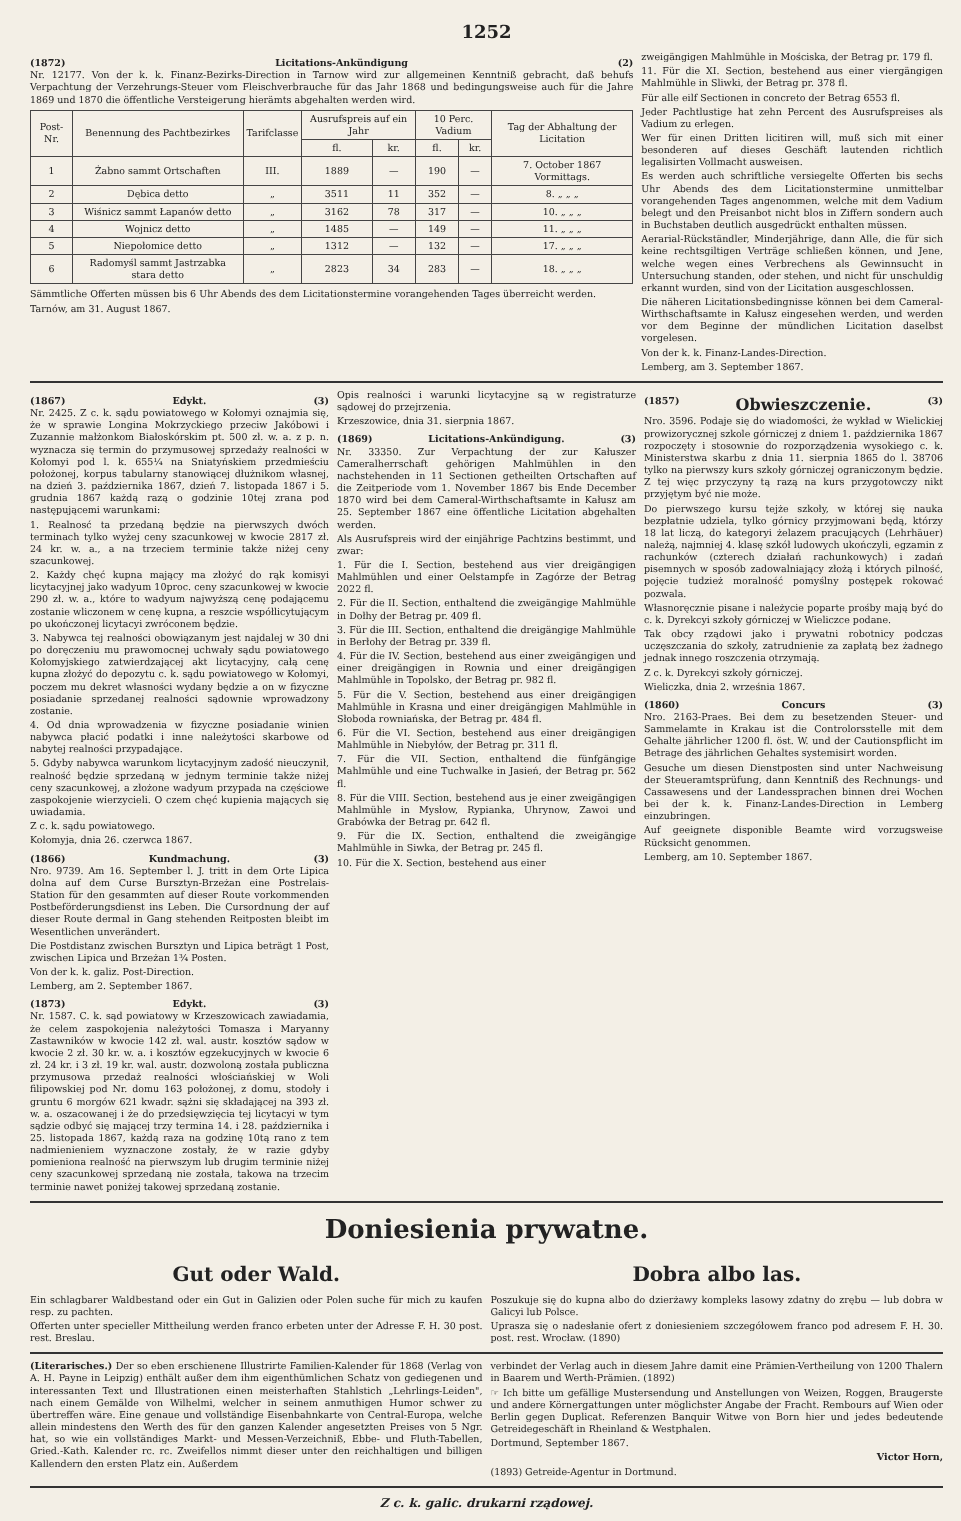1252
(1872) Licitations-Ankündigung (2)
Nr. 12177. Von der k. k. Finanz-Bezirks-Direction in Tarnow wird zur allgemeinen Kenntniß gebracht, daß behufs Verpachtung der Verzehrungs-Steuer vom Fleischverbrauche für das Jahr 1868 und bedingungsweise auch für die Jahre 1869 und 1870 die öffentliche Versteigerung hierämts abgehalten werden wird.
| Post-Nr. | Benennung des Pachtbezirkes | Tarifclasse | Ausrufspreis auf ein Jahr | | 10 Perc. Vadium | | Tag der Abhaltung der Licitation |
| --- | --- | --- | --- | --- | --- | --- | --- |
| | | | fl. | kr. | fl. | kr. | |
| 1 | Żabno sammt Ortschaften | III. | 1889 | — | 190 | — | 7. October 1867 Vormittags. |
| 2 | Dębica detto | „ | 3511 | 11 | 352 | — | 8. „ „ „ |
| 3 | Wiśnicz sammt Łapanów detto | „ | 3162 | 78 | 317 | — | 10. „ „ „ |
| 4 | Wojnicz detto | „ | 1485 | — | 149 | — | 11. „ „ „ |
| 5 | Niepołomice detto | „ | 1312 | — | 132 | — | 17. „ „ „ |
| 6 | Radomyśl sammt Jastrzabka stara detto | „ | 2823 | 34 | 283 | — | 18. „ „ „ |
Sämmtliche Offerten müssen bis 6 Uhr Abends des dem Licitationstermine vorangehenden Tages überreicht werden.
Tarnów, am 31. August 1867.
zweigängigen Mahlmühle in Mościska, der Betrag pr. 179 fl.
11. Für die XI. Section, bestehend aus einer viergängigen Mahlmühle in Sliwki, der Betrag pr. 378 fl.
Für alle eilf Sectionen in concreto der Betrag 6553 fl.
Jeder Pachtlustige hat zehn Percent des Ausrufspreises als Vadium zu erlegen.
Wer für einen Dritten licitiren will, muß sich mit einer besonderen auf dieses Geschäft lautenden richtlich legalisirten Vollmacht ausweisen.
Es werden auch schriftliche versiegelte Offerten bis sechs Uhr Abends des dem Licitationstermine unmittelbar vorangehenden Tages angenommen, welche mit dem Vadium belegt und den Preisanbot nicht blos in Ziffern sondern auch in Buchstaben deutlich ausgedrückt enthalten müssen.
Aerarial-Rückständler, Minderjährige, dann Alle, die für sich keine rechtsgiltigen Verträge schließen können, und Jene, welche wegen eines Verbrechens als Gewinnsucht in Untersuchung standen, oder stehen, und nicht für unschuldig erkannt wurden, sind von der Licitation ausgeschlossen.
Die näheren Licitationsbedingnisse können bei dem Cameral-Wirthschaftsamte in Kałusz eingesehen werden, und werden vor dem Beginne der mündlichen Licitation daselbst vorgelesen.
Von der k. k. Finanz-Landes-Direction.
Lemberg, am 3. September 1867.
(1867) Edykt. (3)
Nr. 2425. Z c. k. sądu powiatowego w Kołomyi oznajmia się, że w sprawie Longina Mokrzyckiego przeciw Jakóbowi i Zuzannie małżonkom Białoskórskim pt. 500 zł. w. a. z p. n. wyznacza się termin do przymusowej sprzedaży realności w Kołomyi pod l. k. 655¼ na Sniatyńskiem przedmieściu położonej, korpus tabularny stanowiącej dłużnikom własnej, na dzień 3. października 1867, dzień 7. listopada 1867 i 5. grudnia 1867 każdą razą o godzinie 10tej zrana pod następującemi warunkami:
1. Realnosć ta przedaną będzie na pierwszych dwóch terminach tylko wyżej ceny szacunkowej w kwocie 2817 zł. 24 kr. w. a., a na trzeciem terminie także niżej ceny szacunkowej.
2. Każdy chęć kupna mający ma złożyć do rąk komisyi licytacyjnej jako wadyum 10proc. ceny szacunkowej w kwocie 290 zł. w. a., które to wadyum najwyższą cenę podającemu zostanie wliczonem w cenę kupna, a reszcie współlicytującym po ukończonej licytacyi zwróconem będzie.
3. Nabywca tej realności obowiązanym jest najdalej w 30 dni po doręczeniu mu prawomocnej uchwały sądu powiatowego Kołomyjskiego zatwierdzającej akt licytacyjny, całą cenę kupna złożyć do depozytu c. k. sądu powiatowego w Kołomyi, poczem mu dekret własności wydany będzie a on w fizyczne posiadanie sprzedanej realności sądownie wprowadzony zostanie.
4. Od dnia wprowadzenia w fizyczne posiadanie winien nabywca płacić podatki i inne należytości skarbowe od nabytej realności przypadające.
5. Gdyby nabywca warunkom licytacyjnym zadość nieuczynił, realność będzie sprzedaną w jednym terminie także niżej ceny szacunkowej, a złożone wadyum przypada na częściowe zaspokojenie wierzycieli. O czem chęć kupienia mających się uwiadamia.
Z c. k. sądu powiatowego.
Kołomyja, dnia 26. czerwca 1867.
(1866) Kundmachung. (3)
Nro. 9739. Am 16. September l. J. tritt in dem Orte Lipica dolna auf dem Curse Bursztyn-Brzeżan eine Postrelais-Station für den gesammten auf dieser Route vorkommenden Postbeförderungsdienst ins Leben. Die Cursordnung der auf dieser Route dermal in Gang stehenden Reitposten bleibt im Wesentlichen unverändert.
Die Postdistanz zwischen Bursztyn und Lipica beträgt 1 Post, zwischen Lipica und Brzeżan 1¾ Posten.
Von der k. k. galiz. Post-Direction.
Lemberg, am 2. September 1867.
(1873) Edykt. (3)
Nr. 1587. C. k. sąd powiatowy w Krzeszowicach zawiadamia, że celem zaspokojenia należytości Tomasza i Maryanny Zastawników w kwocie 142 zł. wal. austr. kosztów sądow w kwocie 2 zł. 30 kr. w. a. i kosztów egzekucyjnych w kwocie 6 zł. 24 kr. i 3 zł. 19 kr. wal. austr. dozwoloną została publiczna przymusowa przedaż realności włościańskiej w Woli filipowskiej pod Nr. domu 163 położonej, z domu, stodoły i gruntu 6 morgów 621 kwadr. sążni się składającej na 393 zł. w. a. oszacowanej i że do przedsięwzięcia tej licytacyi w tym sądzie odbyć się mającej trzy termina 14. i 28. października i 25. listopada 1867, każdą raza na godzinę 10tą rano z tem nadmienieniem wyznaczone zostały, że w razie gdyby pomieniona realność na pierwszym lub drugim terminie niżej ceny szacunkowej sprzedaną nie została, takowa na trzecim terminie nawet poniżej takowej sprzedaną zostanie.
Opis realności i warunki licytacyjne są w registraturze sądowej do przejrzenia.
Krzeszowice, dnia 31. sierpnia 1867.
(1869) Licitations-Ankündigung. (3)
Nr. 33350. Zur Verpachtung der zur Kałuszer Cameralherrschaft gehörigen Mahlmühlen in den nachstehenden in 11 Sectionen getheilten Ortschaften auf die Zeitperiode vom 1. November 1867 bis Ende December 1870 wird bei dem Cameral-Wirthschaftsamte in Kałusz am 25. September 1867 eine öffentliche Licitation abgehalten werden.
Als Ausrufspreis wird der einjährige Pachtzins bestimmt, und zwar:
1. Für die I. Section, bestehend aus vier dreigängigen Mahlmühlen und einer Oelstampfe in Zagórze der Betrag 2022 fl.
2. Für die II. Section, enthaltend die zweigängige Mahlmühle in Dołhy der Betrag pr. 409 fl.
3. Für die III. Section, enthaltend die dreigängige Mahlmühle in Berłohy der Betrag pr. 339 fl.
4. Für die IV. Section, bestehend aus einer zweigängigen und einer dreigängigen in Rownia und einer dreigängigen Mahlmühle in Topolsko, der Betrag pr. 982 fl.
5. Für die V. Section, bestehend aus einer dreigängigen Mahlmühle in Krasna und einer dreigängigen Mahlmühle in Słoboda rowniańska, der Betrag pr. 484 fl.
6. Für die VI. Section, bestehend aus einer dreigängigen Mahlmühle in Niebyłów, der Betrag pr. 311 fl.
7. Für die VII. Section, enthaltend die fünfgängige Mahlmühle und eine Tuchwalke in Jasień, der Betrag pr. 562 fl.
8. Für die VIII. Section, bestehend aus je einer zweigängigen Mahlmühle in Mysłow, Rypianka, Uhrynow, Zawoi und Grabówka der Betrag pr. 642 fl.
9. Für die IX. Section, enthaltend die zweigängige Mahlmühle in Siwka, der Betrag pr. 245 fl.
10. Für die X. Section, bestehend aus einer
(1857) Obwieszczenie. (3)
Nro. 3596. Podaje się do wiadomości, że wykład w Wielickiej prowizorycznej szkole górniczej z dniem 1. października 1867 rozpoczęty i stosownie do rozporządzenia wysokiego c. k. Ministerstwa skarbu z dnia 11. sierpnia 1865 do l. 38706 tylko na pierwszy kurs szkoły górniczej ograniczonym będzie. Z tej więc przyczyny tą razą na kurs przygotowczy nikt przyjętym być nie może.
Do pierwszego kursu tejże szkoły, w której się nauka bezpłatnie udziela, tylko górnicy przyjmowani będą, którzy 18 lat liczą, do kategoryi żelazem pracujących (Lehrhäuer) należą, najmniej 4. klasę szkół ludowych ukończyli, egzamin z rachunków (czterech działań rachunkowych) i zadań pisemnych w sposób zadowalniający złożą i których pilność, pojęcie tudzież moralność pomyślny postępek rokować pozwala.
Własnoręcznie pisane i należycie poparte prośby mają być do c. k. Dyrekcyi szkoły górniczej w Wieliczce podane.
Tak obcy rządowi jako i prywatni robotnicy podczas uczęszczania do szkoły, zatrudnienie za zapłatą bez żadnego jednak innego roszczenia otrzymają.
Z c. k. Dyrekcyi szkoły górniczej.
Wieliczka, dnia 2. września 1867.
(1860) Concurs (3)
Nro. 2163-Praes. Bei dem zu besetzenden Steuer- und Sammelamte in Krakau ist die Controlorsstelle mit dem Gehalte jährlicher 1200 fl. öst. W. und der Cautionspflicht im Betrage des jährlichen Gehaltes systemisirt worden.
Gesuche um diesen Dienstposten sind unter Nachweisung der Steueramtsprüfung, dann Kenntniß des Rechnungs- und Cassawesens und der Landessprachen binnen drei Wochen bei der k. k. Finanz-Landes-Direction in Lemberg einzubringen.
Auf geeignete disponible Beamte wird vorzugsweise Rücksicht genommen.
Lemberg, am 10. September 1867.
Doniesienia prywatne.
Gut oder Wald.
Ein schlagbarer Waldbestand oder ein Gut in Galizien oder Polen suche für mich zu kaufen resp. zu pachten.
Offerten unter specieller Mittheilung werden franco erbeten unter der Adresse F. H. 30 post. rest. Breslau.
Dobra albo las.
Poszukuje się do kupna albo do dzierżawy kompleks lasowy zdatny do zrębu — lub dobra w Galicyi lub Polsce.
Uprasza się o nadesłanie ofert z doniesieniem szczegółowem franco pod adresem F. H. 30. post. rest. Wrocław. (1890)
(Literarisches.) Der so eben erschienene Illustrirte Familien-Kalender für 1868 (Verlag von A. H. Payne in Leipzig) enthält außer dem ihm eigenthümlichen Schatz von gediegenen und interessanten Text und Illustrationen einen meisterhaften Stahlstich „Lehrlings-Leiden", nach einem Gemälde von Wilhelmi, welcher in seinem anmuthigen Humor schwer zu übertreffen wäre. Eine genaue und vollständige Eisenbahnkarte von Central-Europa, welche allein mindestens den Werth des für den ganzen Kalender angesetzten Preises von 5 Ngr. hat, so wie ein vollständiges Markt- und Messen-Verzeichniß, Ebbe- und Fluth-Tabellen, Gried.-Kath. Kalender rc. rc. Zweifellos nimmt dieser unter den reichhaltigen und billigen Kallendern den ersten Platz ein. Außerdem
verbindet der Verlag auch in diesem Jahre damit eine Prämien-Vertheilung von 1200 Thalern in Baarem und Werth-Prämien. (1892)
☞ Ich bitte um gefällige Mustersendung und Anstellungen von Weizen, Roggen, Braugerste und andere Körnergattungen unter möglichster Angabe der Fracht. Rembours auf Wien oder Berlin gegen Duplicat. Referenzen Banquir Witwe von Born hier und jedes bedeutende Getreidegeschäft in Rheinland & Westphalen.
Dortmund, September 1867.
Victor Horn,
(1893) Getreide-Agentur in Dortmund.
Z c. k. galic. drukarni rządowej.